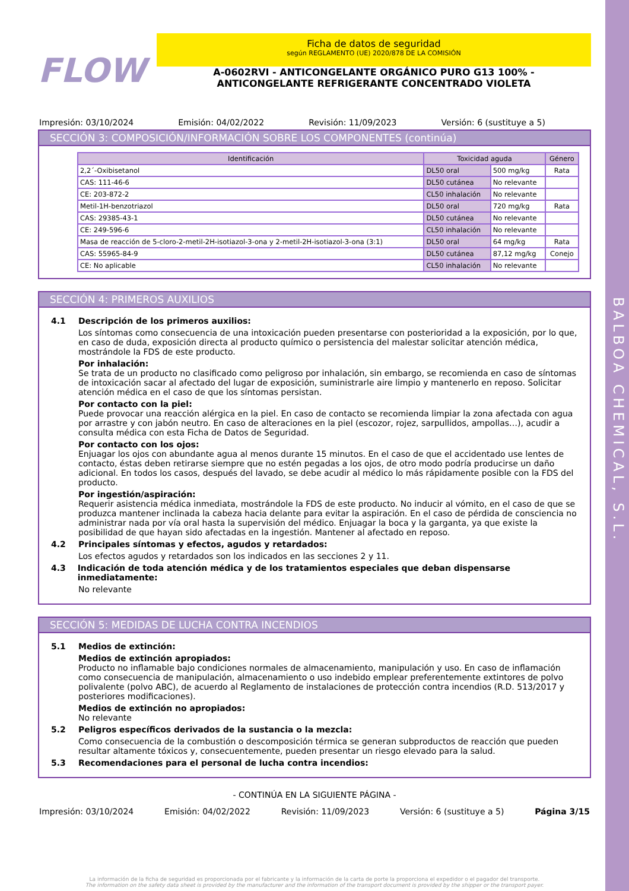BALBOA CHEMICAL, S.L.
FLOW
Ficha de datos de seguridad
según REGLAMENTO (UE) 2020/878 DE LA COMISIÓN
A-0602RVI - ANTICONGELANTE ORGÁNICO PURO G13 100% - ANTICONGELANTE REFRIGERANTE CONCENTRADO VIOLETA
Impresión: 03/10/2024 Emisión: 04/02/2022 Revisión: 11/09/2023 Versión: 6 (sustituye a 5)
SECCIÓN 3: COMPOSICIÓN/INFORMACIÓN SOBRE LOS COMPONENTES (continúa)
| Identificación | Toxicidad aguda | | Género |
| --- | --- | --- | --- |
| 2,2´-Oxibisetanol | DL50 oral | 500 mg/kg | Rata |
| CAS: 111-46-6 | DL50 cutánea | No relevante | |
| CE: 203-872-2 | CL50 inhalación | No relevante | |
| Metil-1H-benzotriazol | DL50 oral | 720 mg/kg | Rata |
| CAS: 29385-43-1 | DL50 cutánea | No relevante | |
| CE: 249-596-6 | CL50 inhalación | No relevante | |
| Masa de reacción de 5-cloro-2-metil-2H-isotiazol-3-ona y 2-metil-2H-isotiazol-3-ona (3:1) | DL50 oral | 64 mg/kg | Rata |
| CAS: 55965-84-9 | DL50 cutánea | 87,12 mg/kg | Conejo |
| CE: No aplicable | CL50 inhalación | No relevante | |
SECCIÓN 4: PRIMEROS AUXILIOS
4.1 Descripción de los primeros auxilios:
Los síntomas como consecuencia de una intoxicación pueden presentarse con posterioridad a la exposición, por lo que, en caso de duda, exposición directa al producto químico o persistencia del malestar solicitar atención médica, mostrándole la FDS de este producto.
Por inhalación:
Se trata de un producto no clasificado como peligroso por inhalación, sin embargo, se recomienda en caso de síntomas de intoxicación sacar al afectado del lugar de exposición, suministrarle aire limpio y mantenerlo en reposo. Solicitar atención médica en el caso de que los síntomas persistan.
Por contacto con la piel:
Puede provocar una reacción alérgica en la piel. En caso de contacto se recomienda limpiar la zona afectada con agua por arrastre y con jabón neutro. En caso de alteraciones en la piel (escozor, rojez, sarpullidos, ampollas…), acudir a consulta médica con esta Ficha de Datos de Seguridad.
Por contacto con los ojos:
Enjuagar los ojos con abundante agua al menos durante 15 minutos. En el caso de que el accidentado use lentes de contacto, éstas deben retirarse siempre que no estén pegadas a los ojos, de otro modo podría producirse un daño adicional. En todos los casos, después del lavado, se debe acudir al médico lo más rápidamente posible con la FDS del producto.
Por ingestión/aspiración:
Requerir asistencia médica inmediata, mostrándole la FDS de este producto. No inducir al vómito, en el caso de que se produzca mantener inclinada la cabeza hacia delante para evitar la aspiración. En el caso de pérdida de consciencia no administrar nada por vía oral hasta la supervisión del médico. Enjuagar la boca y la garganta, ya que existe la posibilidad de que hayan sido afectadas en la ingestión. Mantener al afectado en reposo.
4.2 Principales síntomas y efectos, agudos y retardados:
Los efectos agudos y retardados son los indicados en las secciones 2 y 11.
4.3 Indicación de toda atención médica y de los tratamientos especiales que deban dispensarse inmediatamente:
No relevante
SECCIÓN 5: MEDIDAS DE LUCHA CONTRA INCENDIOS
5.1 Medios de extinción:
Medios de extinción apropiados:
Producto no inflamable bajo condiciones normales de almacenamiento, manipulación y uso. En caso de inflamación como consecuencia de manipulación, almacenamiento o uso indebido emplear preferentemente extintores de polvo polivalente (polvo ABC), de acuerdo al Reglamento de instalaciones de protección contra incendios (R.D. 513/2017 y posteriores modificaciones).
Medios de extinción no apropiados:
No relevante
5.2 Peligros específicos derivados de la sustancia o la mezcla:
Como consecuencia de la combustión o descomposición térmica se generan subproductos de reacción que pueden resultar altamente tóxicos y, consecuentemente, pueden presentar un riesgo elevado para la salud.
5.3 Recomendaciones para el personal de lucha contra incendios:
- CONTINÚA EN LA SIGUIENTE PÁGINA -
Impresión: 03/10/2024 Emisión: 04/02/2022 Revisión: 11/09/2023 Versión: 6 (sustituye a 5) Página 3/15
La información de la ficha de seguridad es proporcionada por el fabricante y la información de la carta de porte la proporciona el expedidor o el pagador del transporte.
The information on the safety data sheet is provided by the manufacturer and the information of the transport document is provided by the shipper or the transport payer.